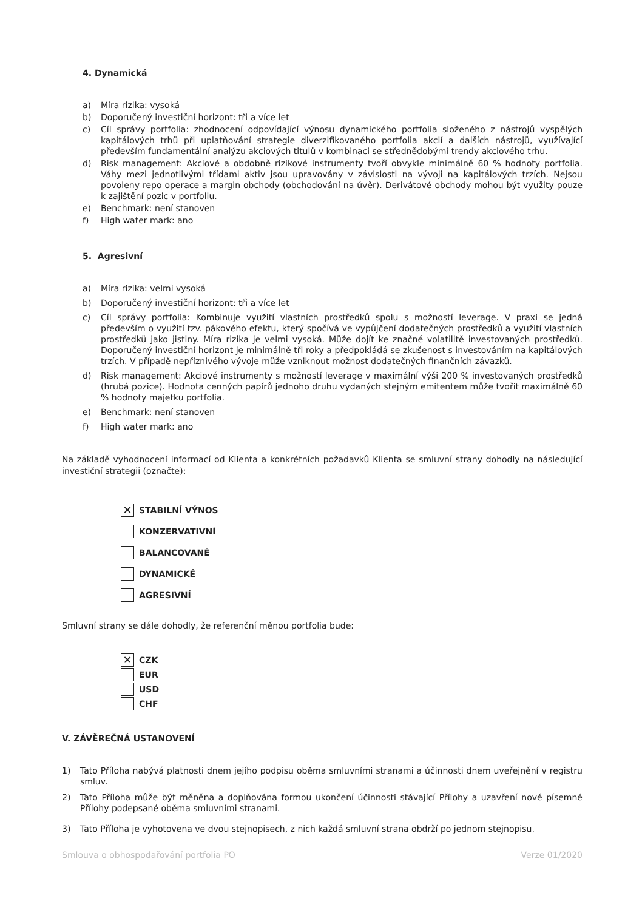4. Dynamická
a) Míra rizika: vysoká
b) Doporučený investiční horizont: tři a více let
c) Cíl správy portfolia: zhodnocení odpovídající výnosu dynamického portfolia složeného z nástrojů vyspělých kapitálových trhů při uplatňování strategie diverzifikovaného portfolia akcií a dalších nástrojů, využívající především fundamentální analýzu akciových titulů v kombinaci se střednědobými trendy akciového trhu.
d) Risk management: Akciové a obdobně rizikové instrumenty tvoří obvykle minimálně 60 % hodnoty portfolia. Váhy mezi jednotlivými třídami aktiv jsou upravovány v závislosti na vývoji na kapitálových trzích. Nejsou povoleny repo operace a margin obchody (obchodování na úvěr). Derivátové obchody mohou být využity pouze k zajištění pozic v portfoliu.
e) Benchmark: není stanoven
f) High water mark: ano
5. Agresivní
a) Míra rizika: velmi vysoká
b) Doporučený investiční horizont: tři a více let
c) Cíl správy portfolia: Kombinuje využití vlastních prostředků spolu s možností leverage. V praxi se jedná především o využití tzv. pákového efektu, který spočívá ve vypůjčení dodatečných prostředků a využití vlastních prostředků jako jistiny. Míra rizika je velmi vysoká. Může dojít ke značné volatilitě investovaných prostředků. Doporučený investiční horizont je minimálně tři roky a předpokládá se zkušenost s investováním na kapitálových trzích. V případě nepříznivého vývoje může vzniknout možnost dodatečných finančních závazků.
d) Risk management: Akciové instrumenty s možností leverage v maximální výši 200 % investovaných prostředků (hrubá pozice). Hodnota cenných papírů jednoho druhu vydaných stejným emitentem může tvořit maximálně 60 % hodnoty majetku portfolia.
e) Benchmark: není stanoven
f) High water mark: ano
Na základě vyhodnocení informací od Klienta a konkrétních požadavků Klienta se smluvní strany dohodly na následující investiční strategii (označte):
✕ STABILNÍ VÝNOS
KONZERVATIVNÍ
BALANCOVANÉ
DYNAMICKÉ
AGRESIVNÍ
Smluvní strany se dále dohodly, že referenční měnou portfolia bude:
✕ CZK
EUR
USD
CHF
V. ZÁVĚREČNÁ USTANOVENÍ
1) Tato Příloha nabývá platnosti dnem jejího podpisu oběma smluvními stranami a účinnosti dnem uveřejnění v registru smluv.
2) Tato Příloha může být měněna a doplňována formou ukončení účinnosti stávající Přílohy a uzavření nové písemné Přílohy podepsané oběma smluvními stranami.
3) Tato Příloha je vyhotovena ve dvou stejnopisech, z nich každá smluvní strana obdrží po jednom stejnopisu.
Smlouva o obhospodařování portfolia PO Verze 01/2020